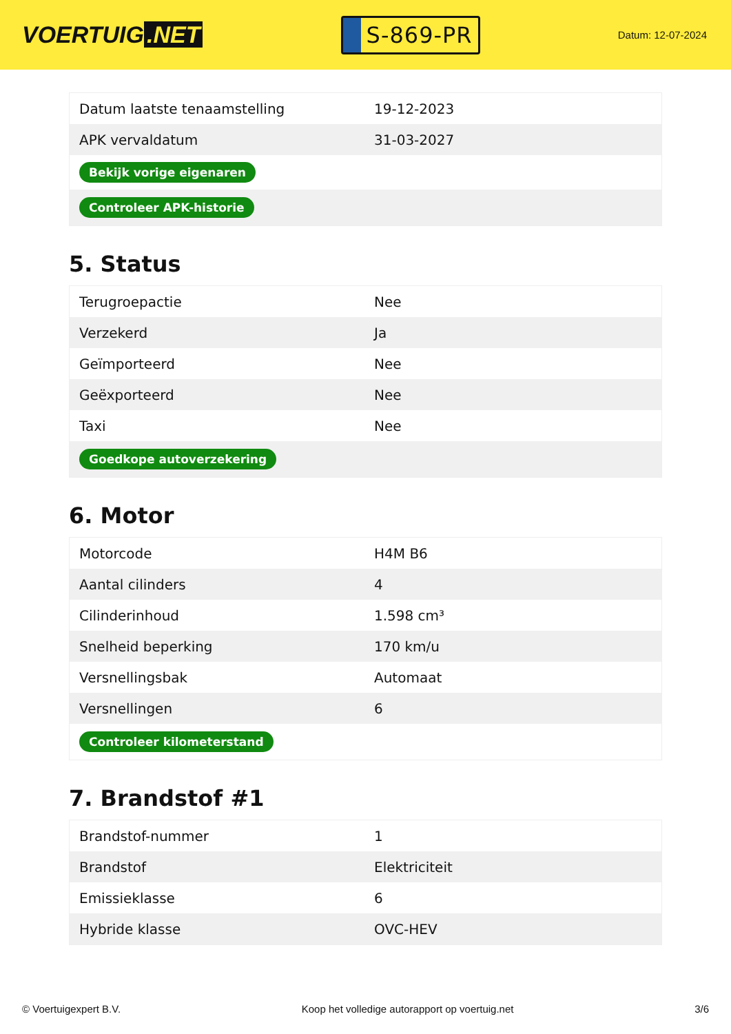VOERTUIG.NET
S-869-PR
Datum: 12-07-2024
| Datum laatste tenaamstelling | 19-12-2023 |
| APK vervaldatum | 31-03-2027 |
| Bekijk vorige eigenaren | |
| Controleer APK-historie | |
5. Status
| Terugroepactie | Nee |
| Verzekerd | Ja |
| Geïmporteerd | Nee |
| Geëxporteerd | Nee |
| Taxi | Nee |
| Goedkope autoverzekering | |
6. Motor
| Motorcode | H4M B6 |
| Aantal cilinders | 4 |
| Cilinderinhoud | 1.598 cm³ |
| Snelheid beperking | 170 km/u |
| Versnellingsbak | Automaat |
| Versnellingen | 6 |
| Controleer kilometerstand | |
7. Brandstof #1
| Brandstof-nummer | 1 |
| Brandstof | Elektriciteit |
| Emissieklasse | 6 |
| Hybride klasse | OVC-HEV |
© Voertuigexpert B.V. Koop het volledige autorapport op voertuig.net 3/6